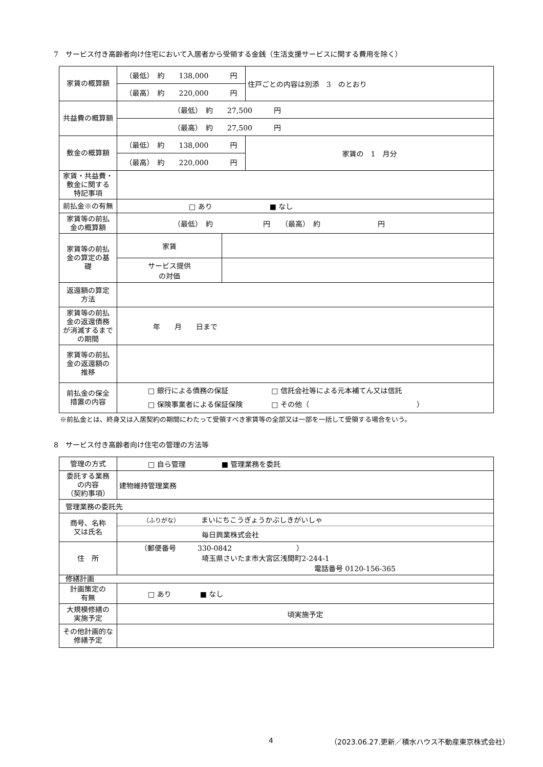7　サービス付き高齢者向け住宅において入居者から受領する金銭（生活支援サービスに関する費用を除く）
| 家賃の概算額 | （最低） 約 138,000 円 | | 住戸ごとの内容は別添 3 のとおり |
| | （最高） 約 220,000 円 | | |
| 共益費の概算額 | （最低） 約 27,500 円 | | |
| | （最高） 約 27,500 円 | | |
| 敷金の概算額 | （最低） 約 138,000 円 | | 家賃の 1 月分 |
| | （最高） 約 220,000 円 | | |
| 家賃・共益費・ 敷金に関する 特記事項 | | | |
| 前払金※の有無 | □ あり ■ なし | | |
| 家賃等の前払 金の概算額 | （最低） 約 円 （最高） 約 円 | | |
| 家賃等の前払 金の算定の基 礎 | 家賃 | | |
| | サービス提供 の対価 | | |
| 返還額の算定 方法 | | | |
| 家賃等の前払 金の返還債務 が消滅するまで の期間 | 年 月 日まで | | |
| 家賃等の前払 金の返還額の 推移 | | | |
| 前払金の保全 措置の内容 | □ 銀行による債務の保証 □ 信託会社等による元本補てん又は信託 □ 保険事業者による保証保険 □ その他（ ） | | |
※前払金とは、終身又は入居契約の期間にわたって受領すべき家賃等の全部又は一部を一括して受領する場合をいう。
8　サービス付き高齢者向け住宅の管理の方法等
| 管理の方式 | □ 自ら管理 ■ 管理業務を委託 |
| 委託する業務 の内容 （契約事項） | 建物維持管理業務 |
| 管理業務の委託先 | |
| 商号、名称 又は氏名 | （ふりがな） まいにちこうぎょうかぶしきがいしゃ 毎日興業株式会社 |
| 住 所 | （郵便番号 330-0842 ） 埼玉県さいたま市大宮区浅間町2-244-1 電話番号 0120-156-365 |
| 修繕計画 | |
| 計画策定の 有無 | □ あり ■ なし |
| 大規模修繕の 実施予定 | 頃実施予定 |
| その他計画的な 修繕予定 | |
4 （2023.06.27.更新／積水ハウス不動産東京株式会社）